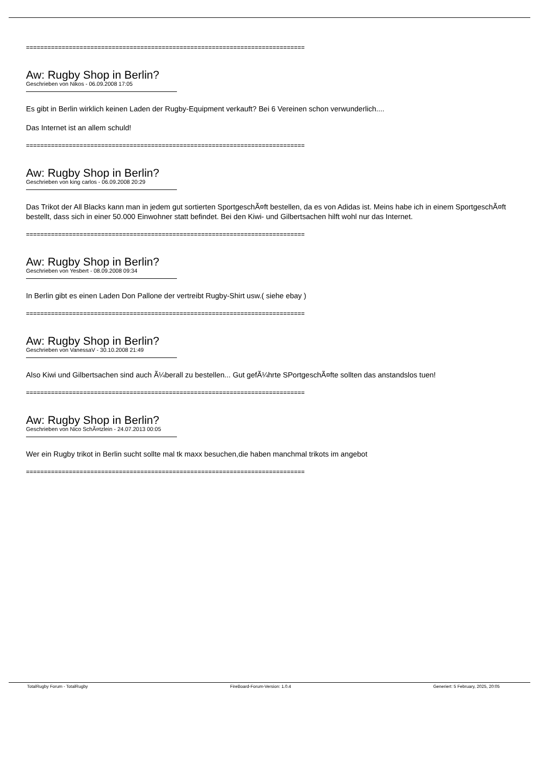==============================================================================
Aw: Rugby Shop in Berlin?
Geschrieben von Nikos - 06.09.2008 17:05
Es gibt in Berlin wirklich keinen Laden der Rugby-Equipment verkauft? Bei 6 Vereinen schon verwunderlich....
Das Internet ist an allem schuld!
==============================================================================
Aw: Rugby Shop in Berlin?
Geschrieben von king carlos - 06.09.2008 20:29
Das Trikot der All Blacks kann man in jedem gut sortierten SportgeschÃ¤ft bestellen, da es von Adidas ist. Meins habe ich in einem SportgeschÃ¤ft bestellt, dass sich in einer 50.000 Einwohner statt befindet. Bei den Kiwi- und Gilbertsachen hilft wohl nur das Internet.
==============================================================================
Aw: Rugby Shop in Berlin?
Geschrieben von Yesbert - 08.09.2008 09:34
In Berlin gibt es einen Laden Don Pallone der vertreibt Rugby-Shirt usw.( siehe ebay )
==============================================================================
Aw: Rugby Shop in Berlin?
Geschrieben von VanessaV - 30.10.2008 21:49
Also Kiwi und Gilbertsachen sind auch Ã¼berall zu bestellen... Gut gefÃ¼hrte SPortgeschÃ¤fte sollten das anstandslos tuen!
==============================================================================
Aw: Rugby Shop in Berlin?
Geschrieben von Nico SchÃ¤tzlein - 24.07.2013 00:05
Wer ein Rugby trikot in Berlin sucht sollte mal tk maxx besuchen,die haben manchmal trikots im angebot
==============================================================================
TotalRugby Forum - TotalRugby FireBoard-Forum-Version: 1.0.4 Generiert: 5 February, 2025, 20:05